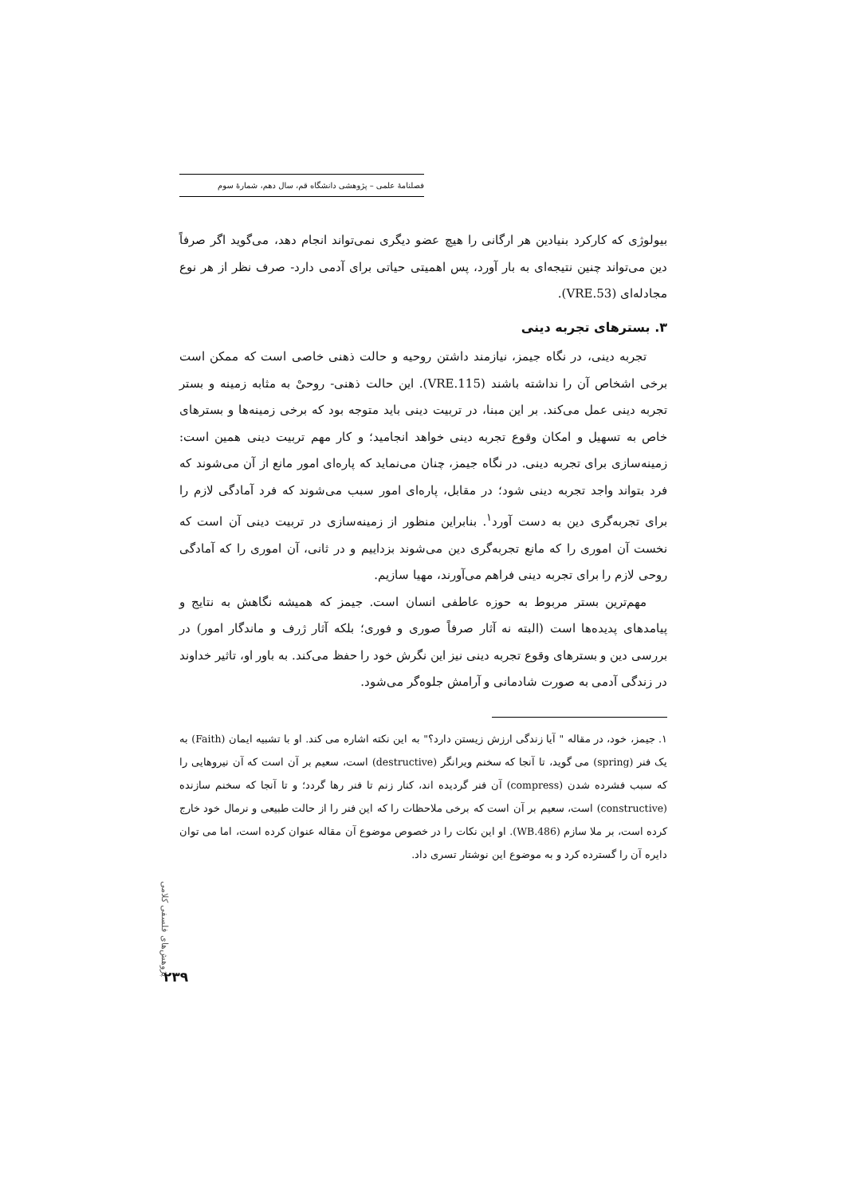فصلنامهٔ علمی – پژوهشی دانشگاه قم، سال دهم، شمارهٔ سوم
بیولوژی که کارکرد بنیادین هر ارگانی را هیچ عضو دیگری نمی‌تواند انجام دهد، می‌گوید اگر صرفاً دین می‌تواند چنین نتیجه‌ای به بار آورد، پس اهمیتی حیاتی برای آدمی دارد- صرف نظر از هر نوع مجادله‌ای (VRE.53).
۳. بسترهای تجربه دینی
تجربه دینی، در نگاه جیمز، نیازمند داشتن روحیه و حالت ذهنی خاصی است که ممکن است برخی اشخاص آن را نداشته باشند (VRE.115). این حالت ذهنی- روحیْ به مثابه زمینه و بستر تجربه دینی عمل می‌کند. بر این مبنا، در تربیت دینی باید متوجه بود که برخی زمینه‌ها و بسترهای خاص به تسهیل و امکان وقوع تجربه دینی خواهد انجامید؛ و کار مهم تربیت دینی همین است: زمینه‌سازی برای تجربه دینی. در نگاه جیمز، چنان می‌نماید که پاره‌ای امور مانع از آن می‌شوند که فرد بتواند واجد تجربه دینی شود؛ در مقابل، پاره‌ای امور سبب می‌شوند که فرد آمادگی لازم را برای تجربه‌گری دین به دست آورد<sup>۱</sup>. بنابراین منظور از زمینه‌سازی در تربیت دینی آن است که نخست آن اموری را که مانع تجربه‌گری دین می‌شوند بزداییم و در ثانی، آن اموری را که آمادگی روحی لازم را برای تجربه دینی فراهم می‌آورند، مهیا سازیم.
مهم‌ترین بستر مربوط به حوزه عاطفی انسان است. جیمز که همیشه نگاهش به نتایج و پیامدهای پدیده‌ها است (البته نه آثار صرفاً صوری و فوری؛ بلکه آثار ژرف و ماندگار امور) در بررسی دین و بسترهای وقوع تجربه دینی نیز این نگرش خود را حفظ می‌کند. به باور او، تاثیر خداوند در زندگی آدمی به صورت شادمانی و آرامش جلوه‌گر می‌شود.
۱. جیمز، خود، در مقاله " آیا زندگی ارزش زیستن دارد؟" به این نکته اشاره می کند. او با تشبیه ایمان (Faith) به یک فنر (spring) می گوید، تا آنجا که سخنم ویرانگر (destructive) است، سعیم بر آن است که آن نیروهایی را که سبب فشرده شدن (compress) آن فنر گردیده اند، کنار زنم تا فنر رها گردد؛ و تا آنجا که سخنم سازنده (constructive) است، سعیم بر آن است که برخی ملاحظات را که این فنر را از حالت طبیعی و نرمال خود خارج کرده است، بر ملا سازم (WB.486). او این نکات را در خصوص موضوع آن مقاله عنوان کرده است، اما می توان دایره آن را گسترده کرد و به موضوع این نوشتار تسری داد.
پژوهش‌های فلسفی کلامی
۲۳۹